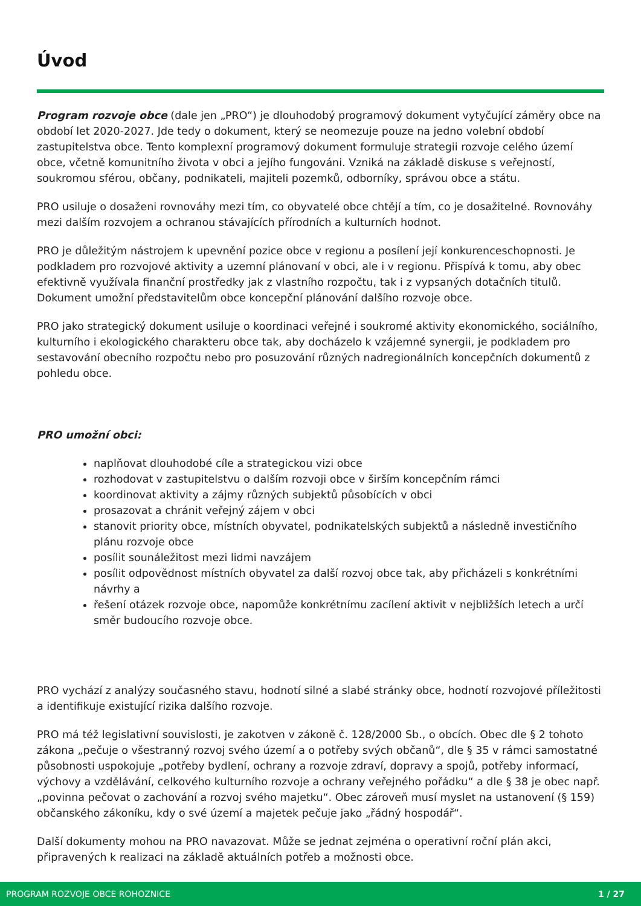Úvod
Program rozvoje obce (dale jen „PRO“) je dlouhodobý programový dokument vytyčující záměry obce na období let 2020-2027. Jde tedy o dokument, který se neomezuje pouze na jedno volební období zastupitelstva obce. Tento komplexní programový dokument formuluje strategii rozvoje celého území obce, včetně komunitního života v obci a jejího fungováni. Vzniká na základě diskuse s veřejností, soukromou sférou, občany, podnikateli, majiteli pozemků, odborníky, správou obce a státu.
PRO usiluje o dosaženi rovnováhy mezi tím, co obyvatelé obce chtějí a tím, co je dosažitelné. Rovnováhy mezi dalším rozvojem a ochranou stávajících přírodních a kulturních hodnot.
PRO je důležitým nástrojem k upevnění pozice obce v regionu a posílení její konkurenceschopnosti. Je podkladem pro rozvojové aktivity a uzemní plánovaní v obci, ale i v regionu. Přispívá k tomu, aby obec efektivně využívala finanční prostředky jak z vlastního rozpočtu, tak i z vypsaných dotačních titulů. Dokument umožní představitelům obce koncepční plánování dalšího rozvoje obce.
PRO jako strategický dokument usiluje o koordinaci veřejné i soukromé aktivity ekonomického, sociálního, kulturního i ekologického charakteru obce tak, aby docházelo k vzájemné synergii, je podkladem pro sestavování obecního rozpočtu nebo pro posuzování různých nadregionálních koncepčních dokumentů z pohledu obce.
PRO umožní obci:
naplňovat dlouhodobé cíle a strategickou vizi obce
rozhodovat v zastupitelstvu o dalším rozvoji obce v širším koncepčním rámci
koordinovat aktivity a zájmy různých subjektů působících v obci
prosazovat a chránit veřejný zájem v obci
stanovit priority obce, místních obyvatel, podnikatelských subjektů a následně investičního plánu rozvoje obce
posílit sounáležitost mezi lidmi navzájem
posílit odpovědnost místních obyvatel za další rozvoj obce tak, aby přicházeli s konkrétními návrhy a
řešení otázek rozvoje obce, napomůže konkrétnímu zacílení aktivit v nejbližších letech a určí směr budoucího rozvoje obce.
PRO vychází z analýzy současného stavu, hodnotí silné a slabé stránky obce, hodnotí rozvojové příležitosti a identifikuje existující rizika dalšího rozvoje.
PRO má též legislativní souvislosti, je zakotven v zákoně č. 128/2000 Sb., o obcích. Obec dle § 2 tohoto zákona „pečuje o všestranný rozvoj svého území a o potřeby svých občanů“, dle § 35 v rámci samostatné působnosti uspokojuje „potřeby bydlení, ochrany a rozvoje zdraví, dopravy a spojů, potřeby informací, výchovy a vzdělávání, celkového kulturního rozvoje a ochrany veřejného pořádku“ a dle § 38 je obec např. „povinna pečovat o zachování a rozvoj svého majetku“. Obec zároveň musí myslet na ustanovení (§ 159) občanského zákoníku, kdy o své území a majetek pečuje jako „řádný hospodář“.
Další dokumenty mohou na PRO navazovat. Může se jednat zejména o operativní roční plán akci, připravených k realizaci na základě aktuálních potřeb a možnosti obce.
PROGRAM ROZVOJE OBCE ROHOZNICE 1 / 27